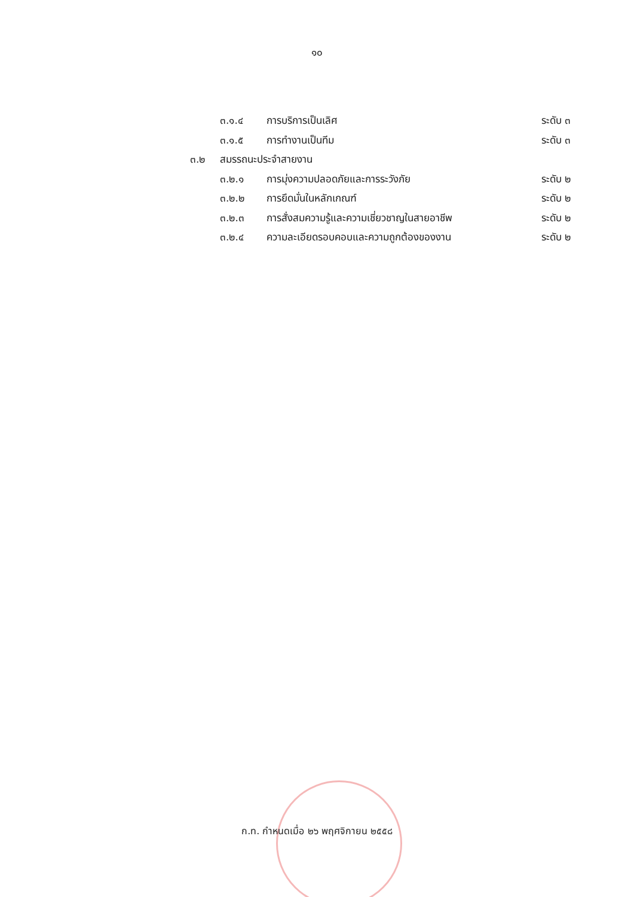๑๐
๓.๑.๔ การบริการเป็นเลิศ ระดับ ๓
๓.๑.๕ การทำงานเป็นทีม ระดับ ๓
๓.๒ สมรรถนะประจำสายงาน
๓.๒.๑ การมุ่งความปลอดภัยและการระวังภัย ระดับ ๒
๓.๒.๒ การยึดมั่นในหลักเกณฑ์ ระดับ ๒
๓.๒.๓ การสั่งสมความรู้และความเชี่ยวชาญในสายอาชีพ ระดับ ๒
๓.๒.๔ ความละเอียดรอบคอบและความถูกต้องของงาน ระดับ ๒
ก.ท. กำหนดเมื่อ ๒๖ พฤศจิกายน ๒๕๕๘